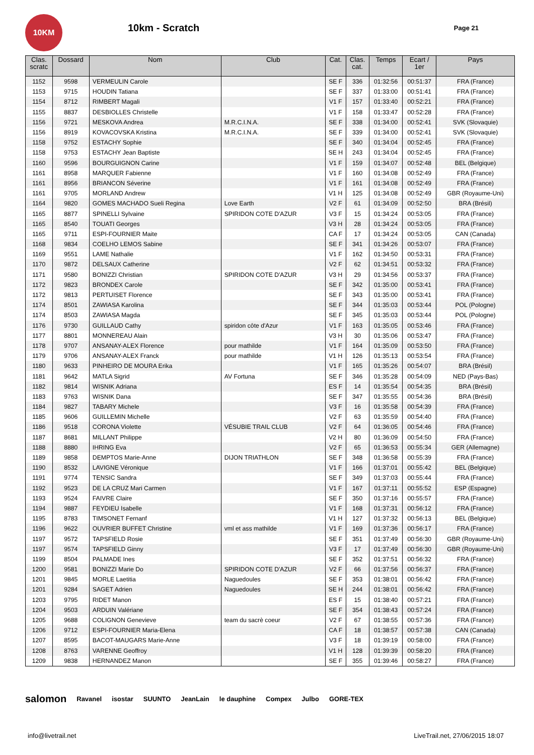10KM
10km - Scratch
Page 21
| Clas. scratc | Dossard | Nom | Club | Cat. | Clas. cat. | Temps | Ecart / 1er | Pays |
| --- | --- | --- | --- | --- | --- | --- | --- | --- |
| 1152 | 9598 | VERMEULIN Carole | | SE F | 336 | 01:32:56 | 00:51:37 | FRA (France) |
| 1153 | 9715 | HOUDIN Tatiana | | SE F | 337 | 01:33:00 | 00:51:41 | FRA (France) |
| 1154 | 8712 | RIMBERT Magali | | V1 F | 157 | 01:33:40 | 00:52:21 | FRA (France) |
| 1155 | 8837 | DESBIOLLES Christelle | | V1 F | 158 | 01:33:47 | 00:52:28 | FRA (France) |
| 1156 | 9721 | MESKOVA Andrea | M.R.C.I.N.A. | SE F | 338 | 01:34:00 | 00:52:41 | SVK (Slovaquie) |
| 1156 | 8919 | KOVACOVSKA Kristina | M.R.C.I.N.A. | SE F | 339 | 01:34:00 | 00:52:41 | SVK (Slovaquie) |
| 1158 | 9752 | ESTACHY Sophie | | SE F | 340 | 01:34:04 | 00:52:45 | FRA (France) |
| 1158 | 9753 | ESTACHY Jean Baptiste | | SE H | 243 | 01:34:04 | 00:52:45 | FRA (France) |
| 1160 | 9596 | BOURGUIGNON Carine | | V1 F | 159 | 01:34:07 | 00:52:48 | BEL (Belgique) |
| 1161 | 8958 | MARQUER Fabienne | | V1 F | 160 | 01:34:08 | 00:52:49 | FRA (France) |
| 1161 | 8956 | BRIANCON Séverine | | V1 F | 161 | 01:34:08 | 00:52:49 | FRA (France) |
| 1161 | 9705 | MORLAND Andrew | | V1 H | 125 | 01:34:08 | 00:52:49 | GBR (Royaume-Uni) |
| 1164 | 9820 | GOMES MACHADO Sueli Regina | Love Earth | V2 F | 61 | 01:34:09 | 00:52:50 | BRA (Brésil) |
| 1165 | 8877 | SPINELLI Sylvaine | SPIRIDON COTE D'AZUR | V3 F | 15 | 01:34:24 | 00:53:05 | FRA (France) |
| 1165 | 8540 | TOUATI Georges | | V3 H | 28 | 01:34:24 | 00:53:05 | FRA (France) |
| 1165 | 9711 | ESPI-FOURNIER Maite | | CA F | 17 | 01:34:24 | 00:53:05 | CAN (Canada) |
| 1168 | 9834 | COELHO LEMOS Sabine | | SE F | 341 | 01:34:26 | 00:53:07 | FRA (France) |
| 1169 | 9551 | LAME Nathalie | | V1 F | 162 | 01:34:50 | 00:53:31 | FRA (France) |
| 1170 | 9872 | DELSAUX Catherine | | V2 F | 62 | 01:34:51 | 00:53:32 | FRA (France) |
| 1171 | 9580 | BONIZZI Christian | SPIRIDON COTE D'AZUR | V3 H | 29 | 01:34:56 | 00:53:37 | FRA (France) |
| 1172 | 9823 | BRONDEX Carole | | SE F | 342 | 01:35:00 | 00:53:41 | FRA (France) |
| 1172 | 9813 | PERTUISET Florence | | SE F | 343 | 01:35:00 | 00:53:41 | FRA (France) |
| 1174 | 8501 | ZAWIASA Karolina | | SE F | 344 | 01:35:03 | 00:53:44 | POL (Pologne) |
| 1174 | 8503 | ZAWIASA Magda | | SE F | 345 | 01:35:03 | 00:53:44 | POL (Pologne) |
| 1176 | 9730 | GUILLAUD Cathy | spiridon côte d'Azur | V1 F | 163 | 01:35:05 | 00:53:46 | FRA (France) |
| 1177 | 8801 | MONNEREAU Alain | | V3 H | 30 | 01:35:06 | 00:53:47 | FRA (France) |
| 1178 | 9707 | ANSANAY-ALEX Florence | pour mathilde | V1 F | 164 | 01:35:09 | 00:53:50 | FRA (France) |
| 1179 | 9706 | ANSANAY-ALEX Franck | pour mathilde | V1 H | 126 | 01:35:13 | 00:53:54 | FRA (France) |
| 1180 | 9633 | PINHEIRO DE MOURA Erika | | V1 F | 165 | 01:35:26 | 00:54:07 | BRA (Brésil) |
| 1181 | 9642 | MATLA Sigrid | AV Fortuna | SE F | 346 | 01:35:28 | 00:54:09 | NED (Pays-Bas) |
| 1182 | 9814 | WISNIK Adriana | | ES F | 14 | 01:35:54 | 00:54:35 | BRA (Brésil) |
| 1183 | 9763 | WISNIK Dana | | SE F | 347 | 01:35:55 | 00:54:36 | BRA (Brésil) |
| 1184 | 9827 | TABARY Michele | | V3 F | 16 | 01:35:58 | 00:54:39 | FRA (France) |
| 1185 | 9606 | GUILLEMIN Michelle | | V2 F | 63 | 01:35:59 | 00:54:40 | FRA (France) |
| 1186 | 9518 | CORONA Violette | VÉSUBIE TRAIL CLUB | V2 F | 64 | 01:36:05 | 00:54:46 | FRA (France) |
| 1187 | 8681 | MILLANT Philippe | | V2 H | 80 | 01:36:09 | 00:54:50 | FRA (France) |
| 1188 | 8880 | IHRING Eva | | V2 F | 65 | 01:36:53 | 00:55:34 | GER (Allemagne) |
| 1189 | 9858 | DEMPTOS Marie-Anne | DIJON TRIATHLON | SE F | 348 | 01:36:58 | 00:55:39 | FRA (France) |
| 1190 | 8532 | LAVIGNE Véronique | | V1 F | 166 | 01:37:01 | 00:55:42 | BEL (Belgique) |
| 1191 | 9774 | TENSIC Sandra | | SE F | 349 | 01:37:03 | 00:55:44 | FRA (France) |
| 1192 | 9523 | DE LA CRUZ Mari Carmen | | V1 F | 167 | 01:37:11 | 00:55:52 | ESP (Espagne) |
| 1193 | 9524 | FAIVRE Claire | | SE F | 350 | 01:37:16 | 00:55:57 | FRA (France) |
| 1194 | 9887 | FEYDIEU Isabelle | | V1 F | 168 | 01:37:31 | 00:56:12 | FRA (France) |
| 1195 | 8783 | TIMSONET Fernanf | | V1 H | 127 | 01:37:32 | 00:56:13 | BEL (Belgique) |
| 1196 | 9622 | OUVRIER BUFFET Christine | vml et ass mathilde | V1 F | 169 | 01:37:36 | 00:56:17 | FRA (France) |
| 1197 | 9572 | TAPSFIELD Rosie | | SE F | 351 | 01:37:49 | 00:56:30 | GBR (Royaume-Uni) |
| 1197 | 9574 | TAPSFIELD Ginny | | V3 F | 17 | 01:37:49 | 00:56:30 | GBR (Royaume-Uni) |
| 1199 | 8504 | PALMADE Ines | | SE F | 352 | 01:37:51 | 00:56:32 | FRA (France) |
| 1200 | 9581 | BONIZZI Marie Do | SPIRIDON COTE D'AZUR | V2 F | 66 | 01:37:56 | 00:56:37 | FRA (France) |
| 1201 | 9845 | MORLE Laetitia | Naguedoules | SE F | 353 | 01:38:01 | 00:56:42 | FRA (France) |
| 1201 | 9284 | SAGET Adrien | Naguedoules | SE H | 244 | 01:38:01 | 00:56:42 | FRA (France) |
| 1203 | 9795 | RIDET Manon | | ES F | 15 | 01:38:40 | 00:57:21 | FRA (France) |
| 1204 | 9503 | ARDUIN Valériane | | SE F | 354 | 01:38:43 | 00:57:24 | FRA (France) |
| 1205 | 9688 | COLIGNON Genevieve | team du sacrè coeur | V2 F | 67 | 01:38:55 | 00:57:36 | FRA (France) |
| 1206 | 9712 | ESPI-FOURNIER Maria-Elena | | CA F | 18 | 01:38:57 | 00:57:38 | CAN (Canada) |
| 1207 | 8595 | BACOT-MAUGARS Marie-Anne | | V3 F | 18 | 01:39:19 | 00:58:00 | FRA (France) |
| 1208 | 8763 | VARENNE Geoffroy | | V1 H | 128 | 01:39:39 | 00:58:20 | FRA (France) |
| 1209 | 9838 | HERNANDEZ Manon | | SE F | 355 | 01:39:46 | 00:58:27 | FRA (France) |
salomon Ravanel isostar SUUNTO JeanLain le dauphine Compex Julbo GORE-TEX
info@livetrail.net LiveTrail.net, 27/06/2015 18:07